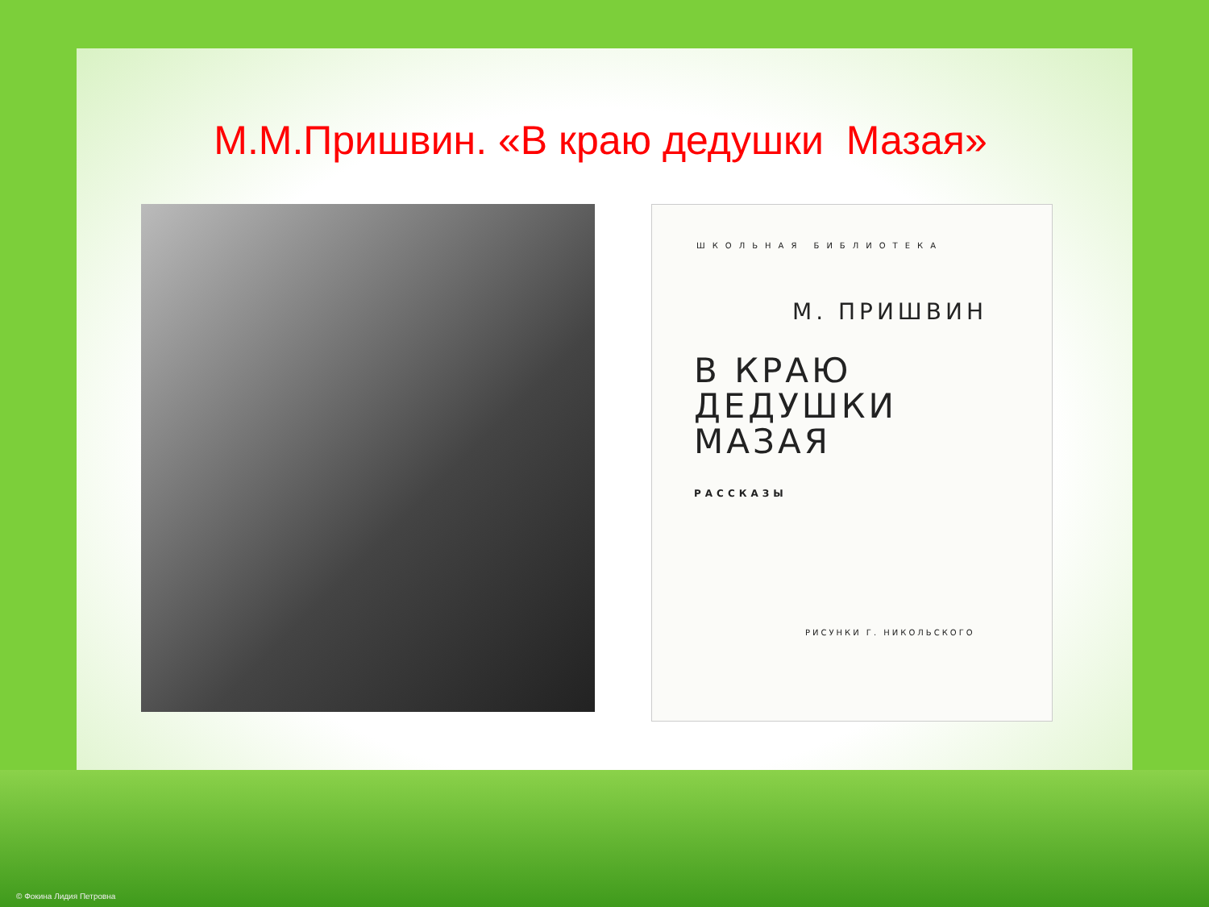М.М.Пришвин. «В краю дедушки Мазая»
ШКОЛЬНАЯ БИБЛИОТЕКА
М. ПРИШВИН
В КРАЮ
ДЕДУШКИ
МАЗАЯ
РАССКАЗЫ
РИСУНКИ Г. НИКОЛЬСКОГО
© Фокина Лидия Петровна